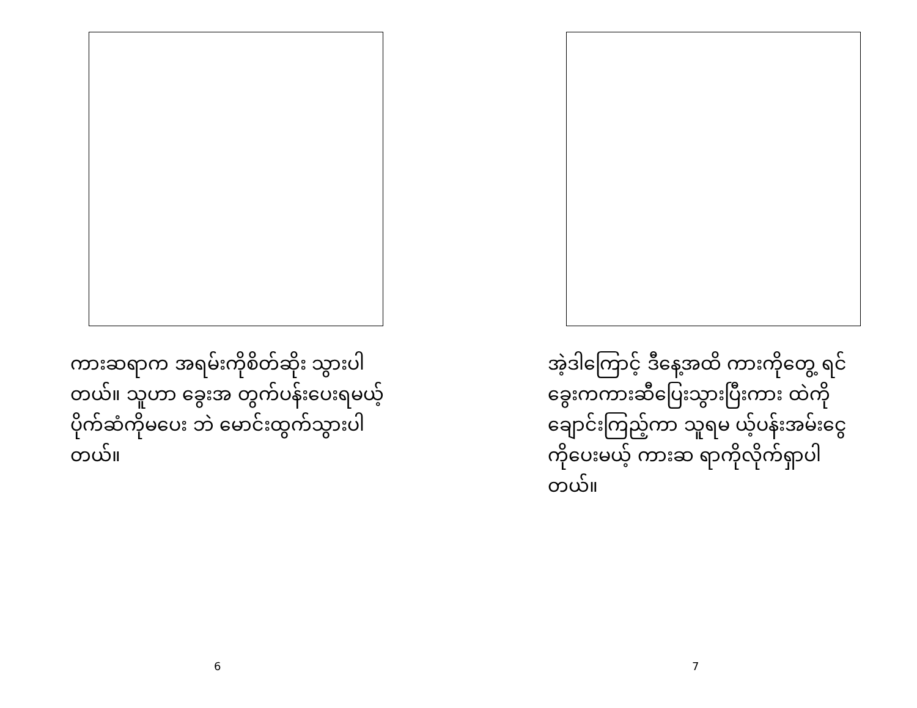ကားဆရာက အရမ်းကိုစိတ်ဆိုး သွားပါတယ်။ သူဟာ ခွေးအ တွက်ပန်းပေးရမယ့်ပိုက်ဆံကိုမပေး ဘဲ မောင်းထွက်သွားပါတယ်။
6
အဲ့ဒါကြောင့် ဒီနေ့အထိ ကားကိုတွေ့ ရင် ခွေးကကားဆီပြေးသွားပြီးကား ထဲကိုချောင်းကြည့်ကာ သူရမ ယ့်ပန်းအမ်းငွေကိုပေးမယ့် ကားဆ ရာကိုလိုက်ရှာပါတယ်။
7